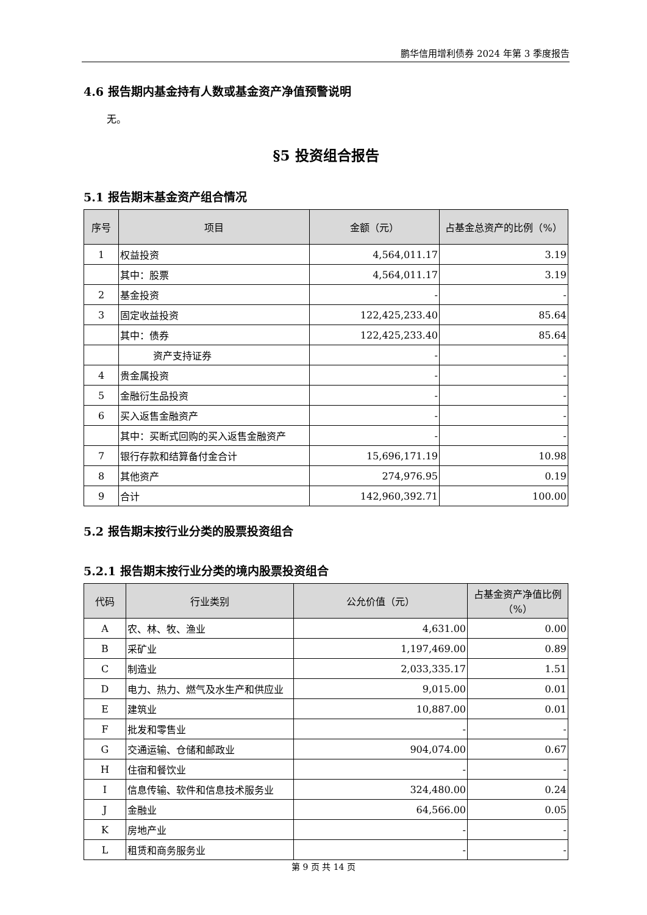鹏华信用增利债券 2024 年第 3 季度报告
4.6 报告期内基金持有人数或基金资产净值预警说明
无。
§5 投资组合报告
5.1 报告期末基金资产组合情况
| 序号 | 项目 | 金额（元） | 占基金总资产的比例（%） |
| --- | --- | --- | --- |
| 1 | 权益投资 | 4,564,011.17 | 3.19 |
| | 其中：股票 | 4,564,011.17 | 3.19 |
| 2 | 基金投资 | - | - |
| 3 | 固定收益投资 | 122,425,233.40 | 85.64 |
| | 其中：债券 | 122,425,233.40 | 85.64 |
| | 资产支持证券 | - | - |
| 4 | 贵金属投资 | - | - |
| 5 | 金融衍生品投资 | - | - |
| 6 | 买入返售金融资产 | - | - |
| | 其中：买断式回购的买入返售金融资产 | - | - |
| 7 | 银行存款和结算备付金合计 | 15,696,171.19 | 10.98 |
| 8 | 其他资产 | 274,976.95 | 0.19 |
| 9 | 合计 | 142,960,392.71 | 100.00 |
5.2 报告期末按行业分类的股票投资组合
5.2.1 报告期末按行业分类的境内股票投资组合
| 代码 | 行业类别 | 公允价值（元） | 占基金资产净值比例（%） |
| --- | --- | --- | --- |
| A | 农、林、牧、渔业 | 4,631.00 | 0.00 |
| B | 采矿业 | 1,197,469.00 | 0.89 |
| C | 制造业 | 2,033,335.17 | 1.51 |
| D | 电力、热力、燃气及水生产和供应业 | 9,015.00 | 0.01 |
| E | 建筑业 | 10,887.00 | 0.01 |
| F | 批发和零售业 | - | - |
| G | 交通运输、仓储和邮政业 | 904,074.00 | 0.67 |
| H | 住宿和餐饮业 | - | - |
| I | 信息传输、软件和信息技术服务业 | 324,480.00 | 0.24 |
| J | 金融业 | 64,566.00 | 0.05 |
| K | 房地产业 | - | - |
| L | 租赁和商务服务业 | - | - |
第 9 页 共 14 页